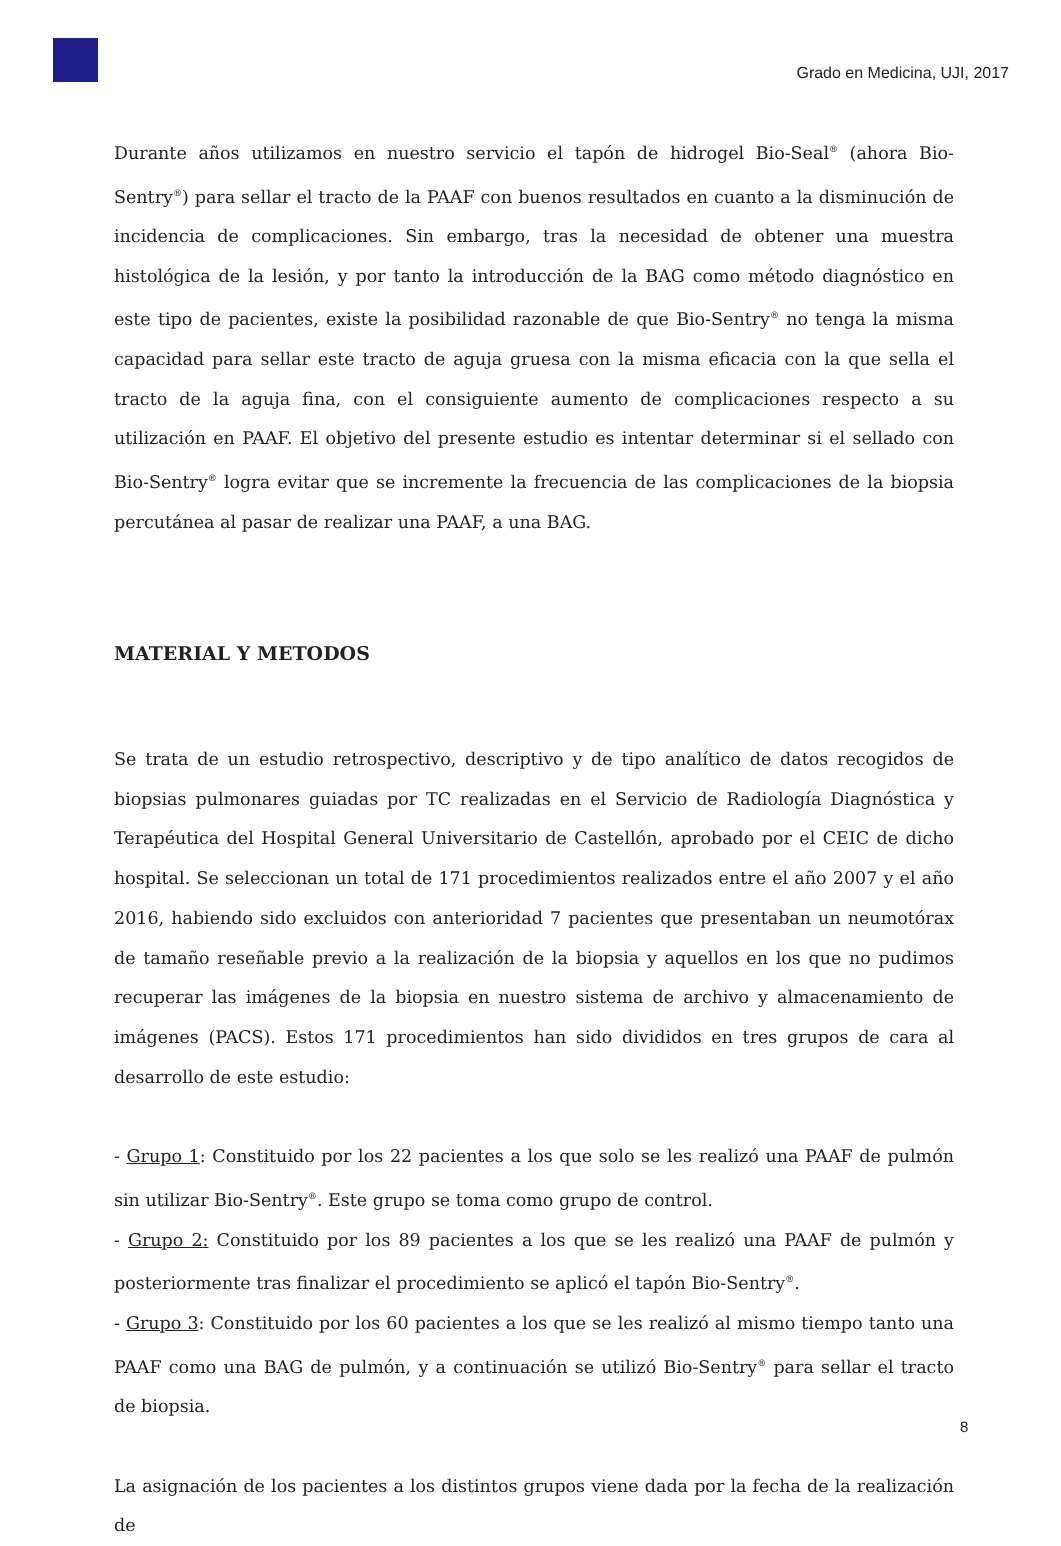Grado en Medicina, UJI, 2017
Durante años utilizamos en nuestro servicio el tapón de hidrogel Bio-Seal<sup>®</sup> (ahora Bio-Sentry<sup>®</sup>) para sellar el tracto de la PAAF con buenos resultados en cuanto a la disminución de incidencia de complicaciones. Sin embargo, tras la necesidad de obtener una muestra histológica de la lesión, y por tanto la introducción de la BAG como método diagnóstico en este tipo de pacientes, existe la posibilidad razonable de que Bio-Sentry<sup>®</sup> no tenga la misma capacidad para sellar este tracto de aguja gruesa con la misma eficacia con la que sella el tracto de la aguja fina, con el consiguiente aumento de complicaciones respecto a su utilización en PAAF. El objetivo del presente estudio es intentar determinar si el sellado con Bio-Sentry<sup>®</sup> logra evitar que se incremente la frecuencia de las complicaciones de la biopsia percutánea al pasar de realizar una PAAF, a una BAG.
MATERIAL Y METODOS
Se trata de un estudio retrospectivo, descriptivo y de tipo analítico de datos recogidos de biopsias pulmonares guiadas por TC realizadas en el Servicio de Radiología Diagnóstica y Terapéutica del Hospital General Universitario de Castellón, aprobado por el CEIC de dicho hospital. Se seleccionan un total de 171 procedimientos realizados entre el año 2007 y el año 2016, habiendo sido excluidos con anterioridad 7 pacientes que presentaban un neumotórax de tamaño reseñable previo a la realización de la biopsia y aquellos en los que no pudimos recuperar las imágenes de la biopsia en nuestro sistema de archivo y almacenamiento de imágenes (PACS). Estos 171 procedimientos han sido divididos en tres grupos de cara al desarrollo de este estudio:
- Grupo 1: Constituido por los 22 pacientes a los que solo se les realizó una PAAF de pulmón sin utilizar Bio-Sentry<sup>®</sup>. Este grupo se toma como grupo de control.
- Grupo 2: Constituido por los 89 pacientes a los que se les realizó una PAAF de pulmón y posteriormente tras finalizar el procedimiento se aplicó el tapón Bio-Sentry<sup>®</sup>.
- Grupo 3: Constituido por los 60 pacientes a los que se les realizó al mismo tiempo tanto una PAAF como una BAG de pulmón, y a continuación se utilizó Bio-Sentry<sup>®</sup> para sellar el tracto de biopsia.
La asignación de los pacientes a los distintos grupos viene dada por la fecha de la realización de
8